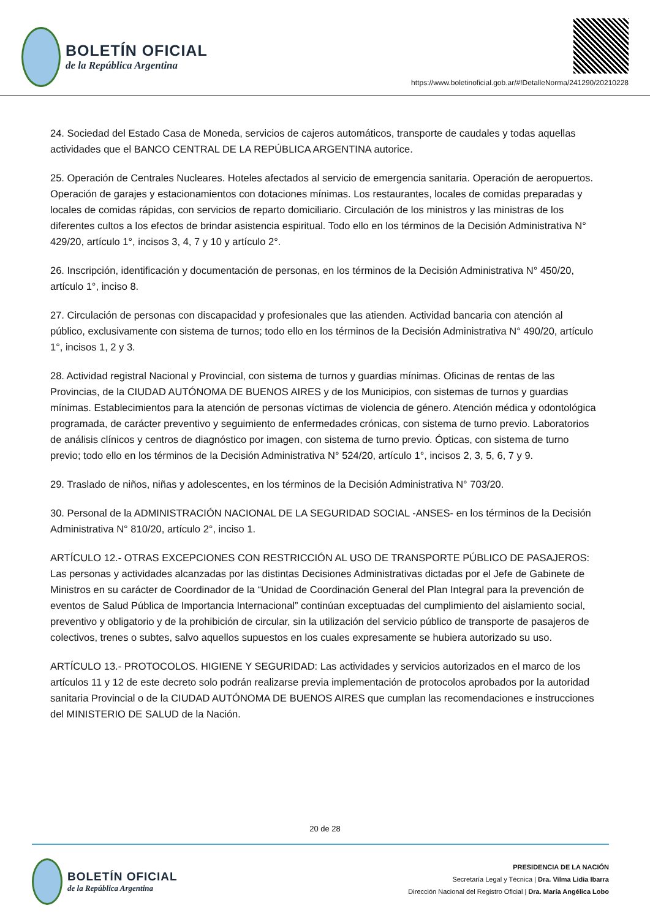BOLETÍN OFICIAL
de la República Argentina
https://www.boletinoficial.gob.ar/#!DetalleNorma/241290/20210228
24. Sociedad del Estado Casa de Moneda, servicios de cajeros automáticos, transporte de caudales y todas aquellas actividades que el BANCO CENTRAL DE LA REPÚBLICA ARGENTINA autorice.
25. Operación de Centrales Nucleares. Hoteles afectados al servicio de emergencia sanitaria. Operación de aeropuertos. Operación de garajes y estacionamientos con dotaciones mínimas. Los restaurantes, locales de comidas preparadas y locales de comidas rápidas, con servicios de reparto domiciliario. Circulación de los ministros y las ministras de los diferentes cultos a los efectos de brindar asistencia espiritual. Todo ello en los términos de la Decisión Administrativa N° 429/20, artículo 1°, incisos 3, 4, 7 y 10 y artículo 2°.
26. Inscripción, identificación y documentación de personas, en los términos de la Decisión Administrativa N° 450/20, artículo 1°, inciso 8.
27. Circulación de personas con discapacidad y profesionales que las atienden. Actividad bancaria con atención al público, exclusivamente con sistema de turnos; todo ello en los términos de la Decisión Administrativa N° 490/20, artículo 1°, incisos 1, 2 y 3.
28. Actividad registral Nacional y Provincial, con sistema de turnos y guardias mínimas. Oficinas de rentas de las Provincias, de la CIUDAD AUTÓNOMA DE BUENOS AIRES y de los Municipios, con sistemas de turnos y guardias mínimas. Establecimientos para la atención de personas víctimas de violencia de género. Atención médica y odontológica programada, de carácter preventivo y seguimiento de enfermedades crónicas, con sistema de turno previo. Laboratorios de análisis clínicos y centros de diagnóstico por imagen, con sistema de turno previo. Ópticas, con sistema de turno previo; todo ello en los términos de la Decisión Administrativa N° 524/20, artículo 1°, incisos 2, 3, 5, 6, 7 y 9.
29. Traslado de niños, niñas y adolescentes, en los términos de la Decisión Administrativa N° 703/20.
30. Personal de la ADMINISTRACIÓN NACIONAL DE LA SEGURIDAD SOCIAL -ANSES- en los términos de la Decisión Administrativa N° 810/20, artículo 2°, inciso 1.
ARTÍCULO 12.- OTRAS EXCEPCIONES CON RESTRICCIÓN AL USO DE TRANSPORTE PÚBLICO DE PASAJEROS: Las personas y actividades alcanzadas por las distintas Decisiones Administrativas dictadas por el Jefe de Gabinete de Ministros en su carácter de Coordinador de la “Unidad de Coordinación General del Plan Integral para la prevención de eventos de Salud Pública de Importancia Internacional” continúan exceptuadas del cumplimiento del aislamiento social, preventivo y obligatorio y de la prohibición de circular, sin la utilización del servicio público de transporte de pasajeros de colectivos, trenes o subtes, salvo aquellos supuestos en los cuales expresamente se hubiera autorizado su uso.
ARTÍCULO 13.- PROTOCOLOS. HIGIENE Y SEGURIDAD: Las actividades y servicios autorizados en el marco de los artículos 11 y 12 de este decreto solo podrán realizarse previa implementación de protocolos aprobados por la autoridad sanitaria Provincial o de la CIUDAD AUTÓNOMA DE BUENOS AIRES que cumplan las recomendaciones e instrucciones del MINISTERIO DE SALUD de la Nación.
20 de 28
BOLETÍN OFICIAL
de la República Argentina
PRESIDENCIA DE LA NACIÓN
Secretaría Legal y Técnica | Dra. Vilma Lidia Ibarra
Dirección Nacional del Registro Oficial | Dra. María Angélica Lobo